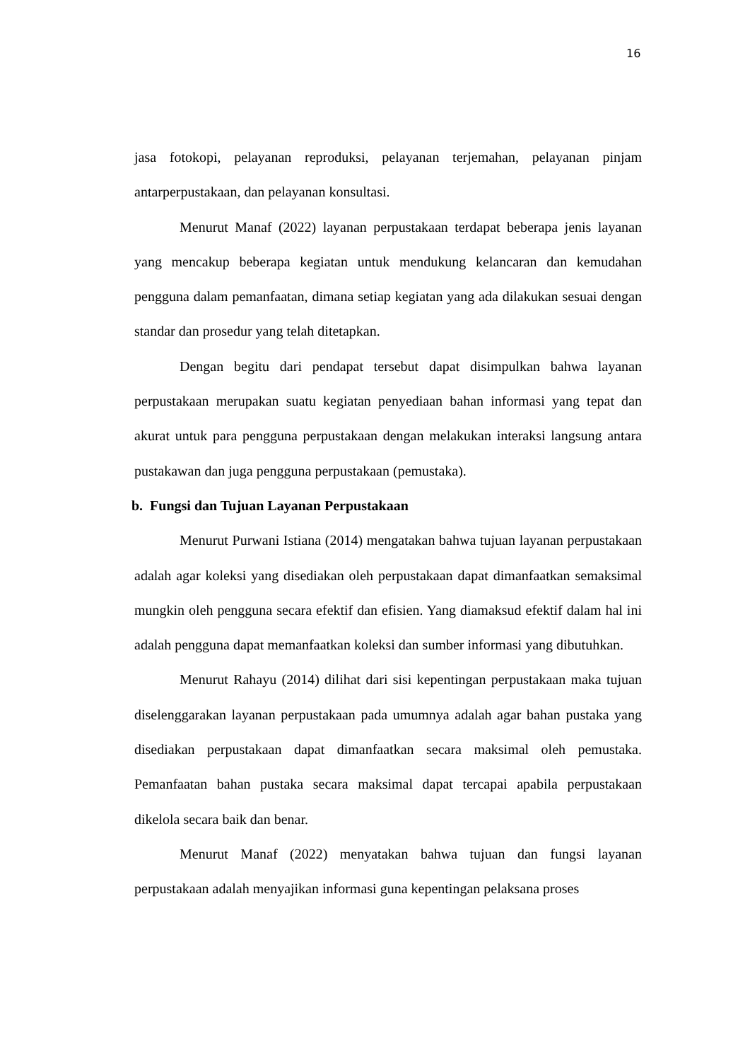16
jasa fotokopi, pelayanan reproduksi, pelayanan terjemahan, pelayanan pinjam antarperpustakaan, dan pelayanan konsultasi.
Menurut Manaf (2022) layanan perpustakaan terdapat beberapa jenis layanan yang mencakup beberapa kegiatan untuk mendukung kelancaran dan kemudahan pengguna dalam pemanfaatan, dimana setiap kegiatan yang ada dilakukan sesuai dengan standar dan prosedur yang telah ditetapkan.
Dengan begitu dari pendapat tersebut dapat disimpulkan bahwa layanan perpustakaan merupakan suatu kegiatan penyediaan bahan informasi yang tepat dan akurat untuk para pengguna perpustakaan dengan melakukan interaksi langsung antara pustakawan dan juga pengguna perpustakaan (pemustaka).
b. Fungsi dan Tujuan Layanan Perpustakaan
Menurut Purwani Istiana (2014) mengatakan bahwa tujuan layanan perpustakaan adalah agar koleksi yang disediakan oleh perpustakaan dapat dimanfaatkan semaksimal mungkin oleh pengguna secara efektif dan efisien. Yang diamaksud efektif dalam hal ini adalah pengguna dapat memanfaatkan koleksi dan sumber informasi yang dibutuhkan.
Menurut Rahayu (2014) dilihat dari sisi kepentingan perpustakaan maka tujuan diselenggarakan layanan perpustakaan pada umumnya adalah agar bahan pustaka yang disediakan perpustakaan dapat dimanfaatkan secara maksimal oleh pemustaka. Pemanfaatan bahan pustaka secara maksimal dapat tercapai apabila perpustakaan dikelola secara baik dan benar.
Menurut Manaf (2022) menyatakan bahwa tujuan dan fungsi layanan perpustakaan adalah menyajikan informasi guna kepentingan pelaksana proses